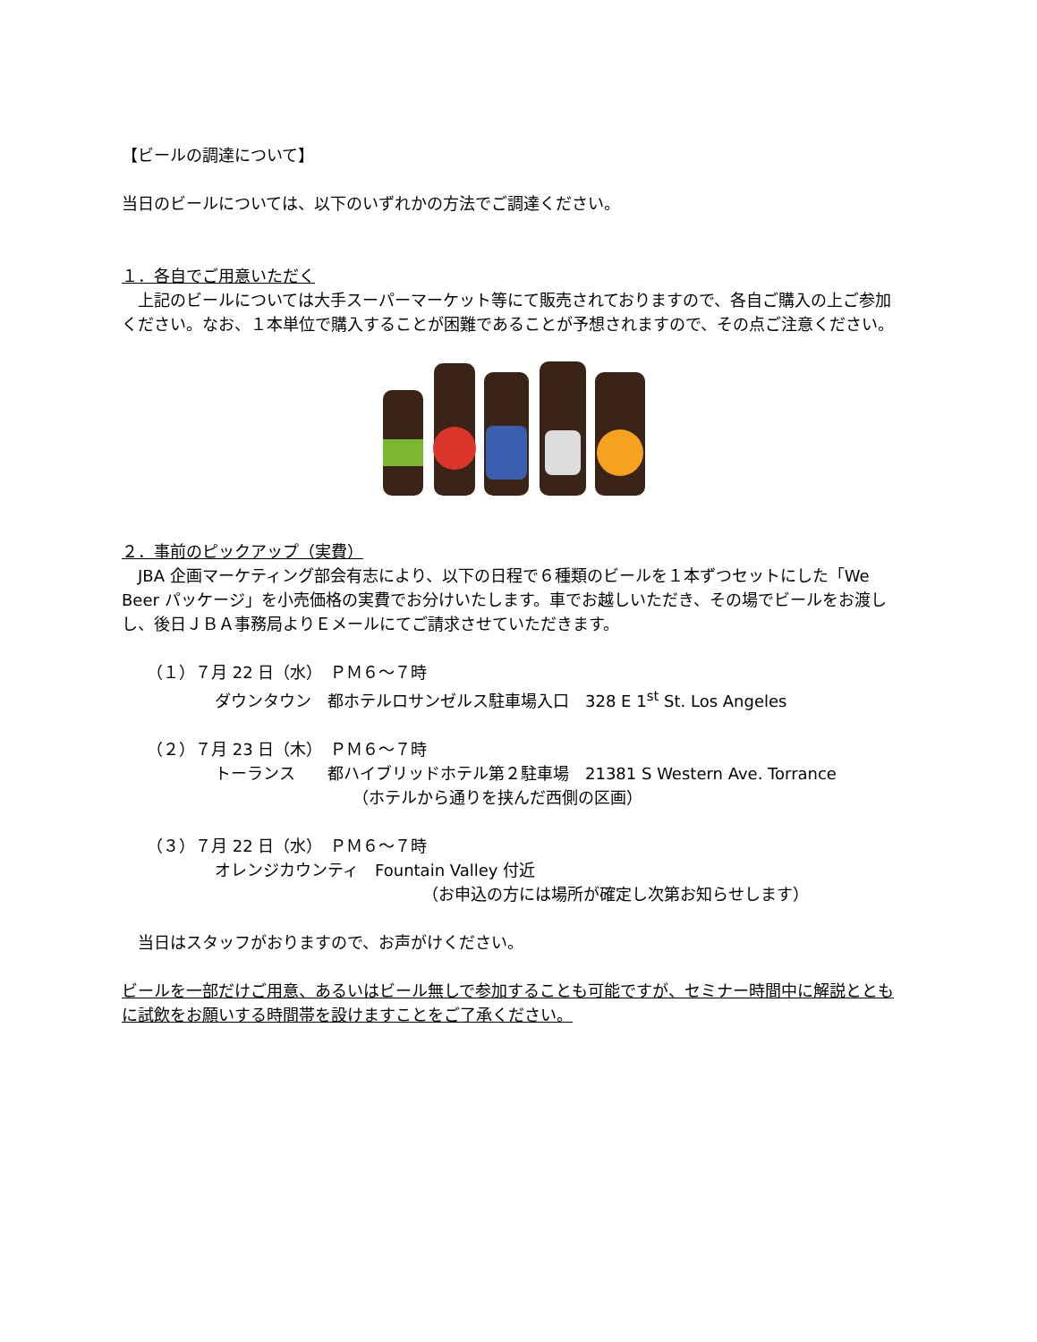【ビールの調達について】
当日のビールについては、以下のいずれかの方法でご調達ください。
１．各自でご用意いただく
　上記のビールについては大手スーパーマーケット等にて販売されておりますので、各自ご購入の上ご参加ください。なお、１本単位で購入することが困難であることが予想されますので、その点ご注意ください。
２．事前のピックアップ（実費）
　JBA 企画マーケティング部会有志により、以下の日程で６種類のビールを１本ずつセットにした「We Beer パッケージ」を小売価格の実費でお分けいたします。車でお越しいただき、その場でビールをお渡しし、後日ＪＢＡ事務局よりＥメールにてご請求させていただきます。
（１）７月 22 日（水）　ＰＭ６～７時
ダウンタウン　都ホテルロサンゼルス駐車場入口　328 E 1<sup>st</sup> St. Los Angeles
（２）７月 23 日（木）　ＰＭ６～７時
トーランス　　都ハイブリッドホテル第２駐車場　21381 S Western Ave. Torrance
（ホテルから通りを挟んだ西側の区画）
（３）７月 22 日（水）　ＰＭ６～７時
オレンジカウンティ　Fountain Valley 付近
（お申込の方には場所が確定し次第お知らせします）
　当日はスタッフがおりますので、お声がけください。
ビールを一部だけご用意、あるいはビール無しで参加することも可能ですが、セミナー時間中に解説とともに試飲をお願いする時間帯を設けますことをご了承ください。